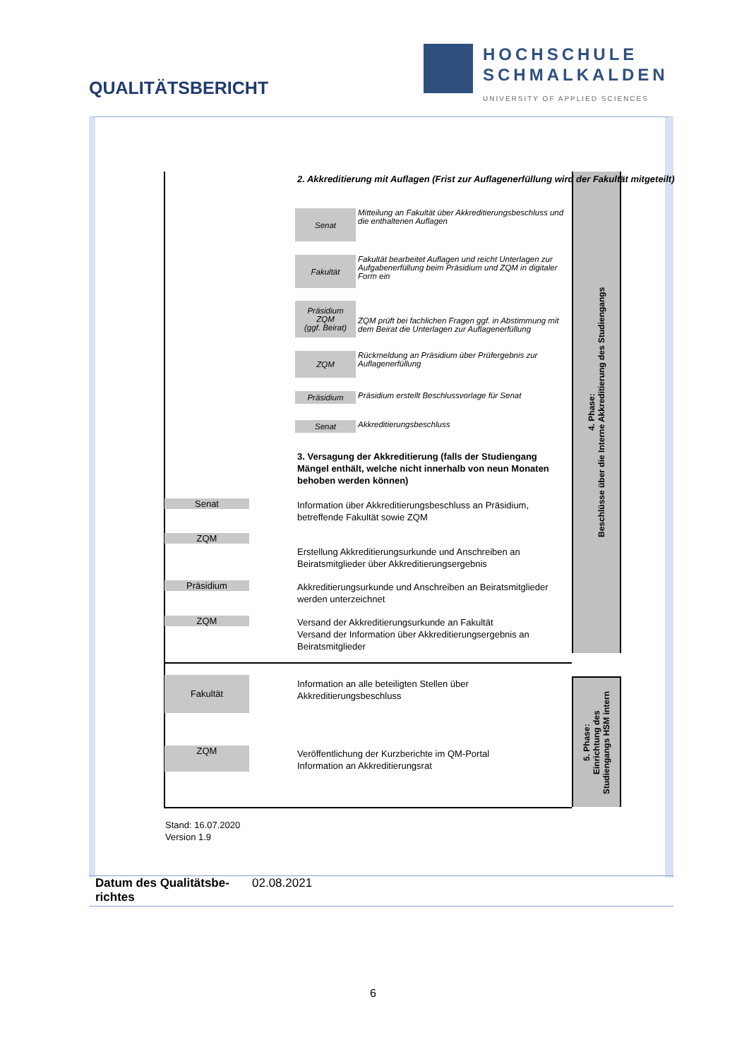QUALITÄTSBERICHT
HOCHSCHULE
SCHMALKALDEN
UNIVERSITY OF APPLIED SCIENCES
4. Phase:
Beschlüsse über die Interne Akkreditierung des Studiengangs
5. Phase:
Einrichtung des
Studiengangs HSM intern
2. Akkreditierung mit Auflagen (Frist zur Auflagenerfüllung wird der Fakultät mitgeteilt)
Senat
Mitteilung an Fakultät über Akkreditierungsbeschluss und die enthaltenen Auflagen
Fakultät
Fakultät bearbeitet Auflagen und reicht Unterlagen zur Aufgabenerfüllung beim Präsidium und ZQM in digitaler Form ein
Präsidium
ZQM
(ggf. Beirat)
ZQM prüft bei fachlichen Fragen ggf. in Abstimmung mit dem Beirat die Unterlagen zur Auflagenerfüllung
ZQM
Rückmeldung an Präsidium über Prüfergebnis zur Auflagenerfüllung
Präsidium
Präsidium erstellt Beschlussvorlage für Senat
Senat
Akkreditierungsbeschluss
3. Versagung der Akkreditierung (falls der Studiengang Mängel enthält, welche nicht innerhalb von neun Monaten behoben werden können)
Senat
Information über Akkreditierungsbeschluss an Präsidium, betreffende Fakultät sowie ZQM
ZQM
Erstellung Akkreditierungsurkunde und Anschreiben an Beiratsmitglieder über Akkreditierungsergebnis
Präsidium
Akkreditierungsurkunde und Anschreiben an Beiratsmitglieder werden unterzeichnet
ZQM
Versand der Akkreditierungsurkunde an Fakultät
Versand der Information über Akkreditierungsergebnis an Beiratsmitglieder
Fakultät
Information an alle beteiligten Stellen über Akkreditierungsbeschluss
ZQM
Veröffentlichung der Kurzberichte im QM-Portal
Information an Akkreditierungsrat
Stand: 16.07.2020
Version 1.9
Datum des Qualitätsbe-richtes 02.08.2021
6